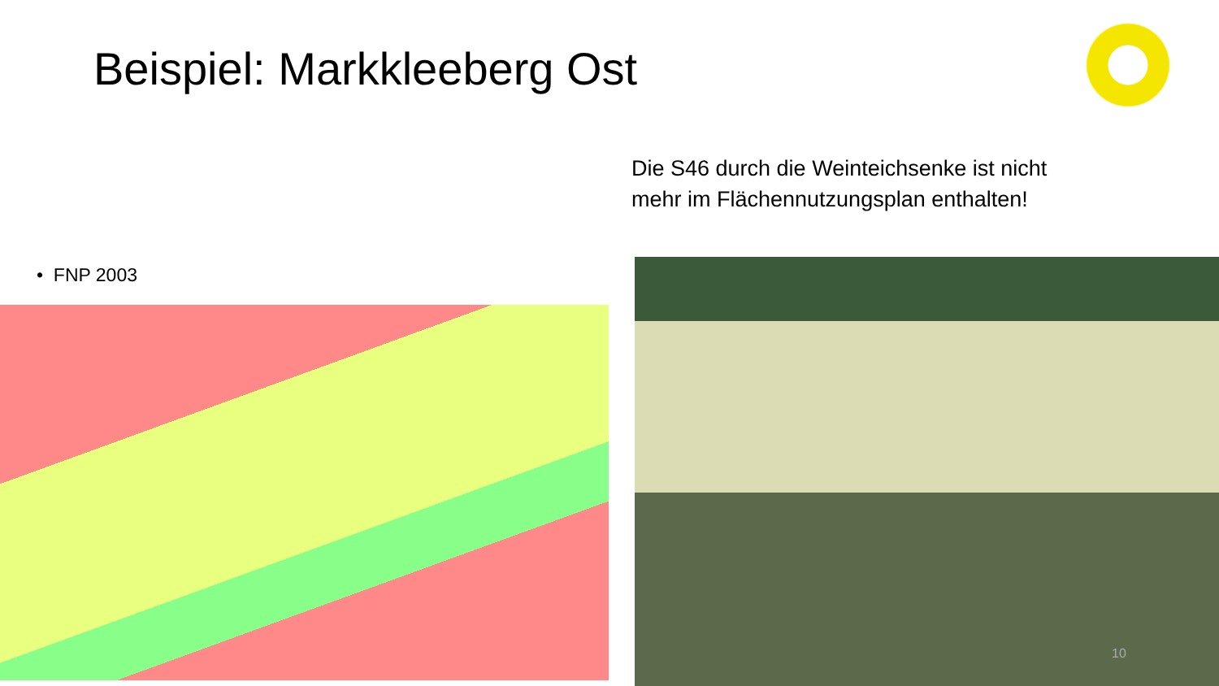Beispiel: Markkleeberg Ost
Die S46 durch die Weinteichsenke ist nicht
mehr im Flächennutzungsplan enthalten!
• FNP 2003
10